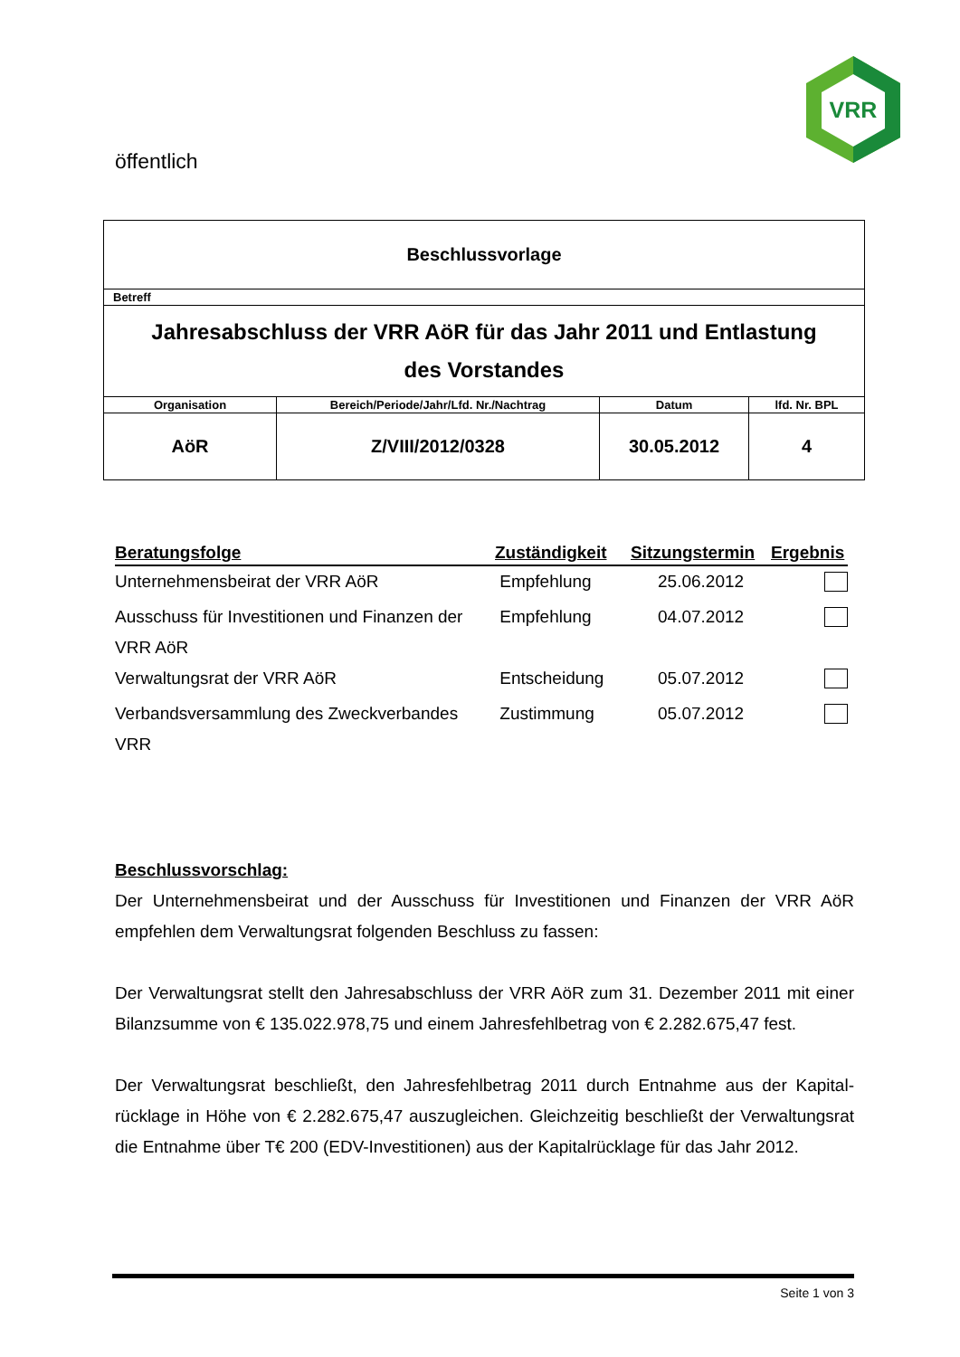VRR
öffentlich
| Beschlussvorlage | | | |
| Betreff | | | |
| Jahresabschluss der VRR AöR für das Jahr 2011 und Entlastung des Vorstandes | | | |
| Organisation | Bereich/Periode/Jahr/Lfd. Nr./Nachtrag | Datum | lfd. Nr. BPL |
| AöR | Z/VIII/2012/0328 | 30.05.2012 | 4 |
| Beratungsfolge | Zuständigkeit | Sitzungstermin | Ergebnis |
| --- | --- | --- | --- |
| Unternehmensbeirat der VRR AöR | Empfehlung | 25.06.2012 | |
| Ausschuss für Investitionen und Finanzen der VRR AöR | Empfehlung | 04.07.2012 | |
| Verwaltungsrat der VRR AöR | Entscheidung | 05.07.2012 | |
| Verbandsversammlung des Zweckverbandes VRR | Zustimmung | 05.07.2012 | |
Beschlussvorschlag:
Der Unternehmensbeirat und der Ausschuss für Investitionen und Finanzen der VRR AöR empfehlen dem Verwaltungsrat folgenden Beschluss zu fassen:
Der Verwaltungsrat stellt den Jahresabschluss der VRR AöR zum 31. Dezember 2011 mit einer Bilanzsumme von € 135.022.978,75 und einem Jahresfehlbetrag von € 2.282.675,47 fest.
Der Verwaltungsrat beschließt, den Jahresfehlbetrag 2011 durch Entnahme aus der Kapital­rücklage in Höhe von € 2.282.675,47 auszugleichen. Gleichzeitig beschließt der Verwal­tungsrat die Entnahme über T€ 200 (EDV-Investitionen) aus der Kapitalrücklage für das Jahr 2012.
Seite 1 von 3